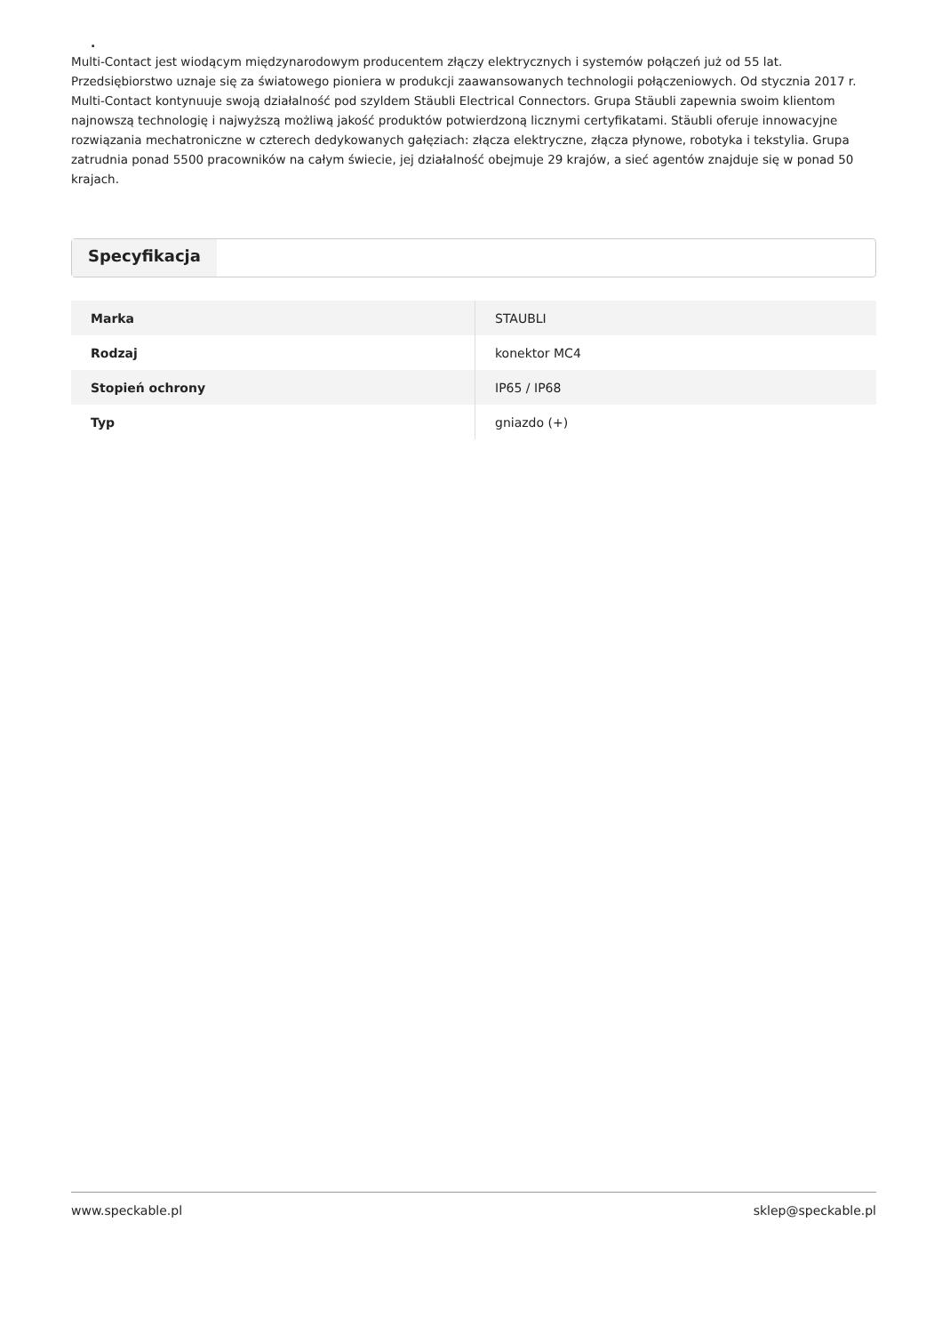.
Multi-Contact jest wiodącym międzynarodowym producentem złączy elektrycznych i systemów połączeń już od 55 lat. Przedsiębiorstwo uznaje się za światowego pioniera w produkcji zaawansowanych technologii połączeniowych. Od stycznia 2017 r. Multi-Contact kontynuuje swoją działalność pod szyldem Stäubli Electrical Connectors. Grupa Stäubli zapewnia swoim klientom najnowszą technologię i najwyższą możliwą jakość produktów potwierdzoną licznymi certyfikatami. Stäubli oferuje innowacyjne rozwiązania mechatroniczne w czterech dedykowanych gałęziach: złącza elektryczne, złącza płynowe, robotyka i tekstylia. Grupa zatrudnia ponad 5500 pracowników na całym świecie, jej działalność obejmuje 29 krajów, a sieć agentów znajduje się w ponad 50 krajach.
Specyfikacja
| Marka | STAUBLI |
| Rodzaj | konektor MC4 |
| Stopień ochrony | IP65 / IP68 |
| Typ | gniazdo (+) |
www.speckable.pl sklep@speckable.pl